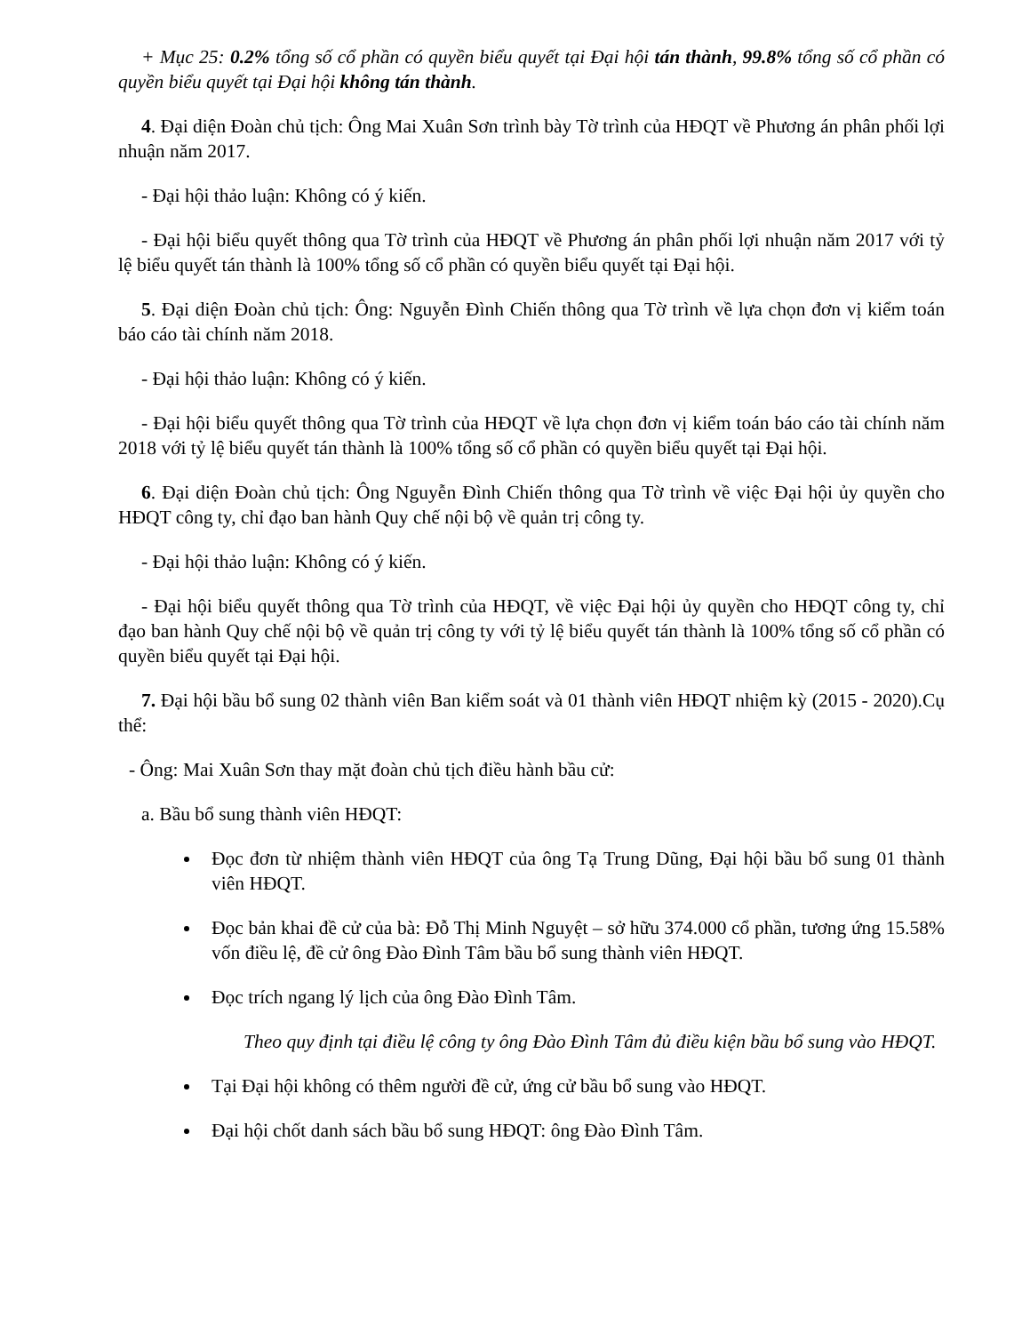+ Mục 25: 0.2% tổng số cổ phần có quyền biểu quyết tại Đại hội tán thành, 99.8% tổng số cổ phần có quyền biểu quyết tại Đại hội không tán thành.
4. Đại diện Đoàn chủ tịch: Ông Mai Xuân Sơn trình bày Tờ trình của HĐQT về Phương án phân phối lợi nhuận năm 2017.
- Đại hội thảo luận: Không có ý kiến.
- Đại hội biểu quyết thông qua Tờ trình của HĐQT về Phương án phân phối lợi nhuận năm 2017 với tỷ lệ biểu quyết tán thành là 100% tổng số cổ phần có quyền biểu quyết tại Đại hội.
5. Đại diện Đoàn chủ tịch: Ông: Nguyễn Đình Chiến thông qua Tờ trình về lựa chọn đơn vị kiểm toán báo cáo tài chính năm 2018.
- Đại hội thảo luận: Không có ý kiến.
- Đại hội biểu quyết thông qua Tờ trình của HĐQT về lựa chọn đơn vị kiểm toán báo cáo tài chính năm 2018 với tỷ lệ biểu quyết tán thành là 100% tổng số cổ phần có quyền biểu quyết tại Đại hội.
6. Đại diện Đoàn chủ tịch: Ông Nguyễn Đình Chiến thông qua Tờ trình về việc Đại hội ủy quyền cho HĐQT công ty, chỉ đạo ban hành Quy chế nội bộ về quản trị công ty.
- Đại hội thảo luận: Không có ý kiến.
- Đại hội biểu quyết thông qua Tờ trình của HĐQT, về việc Đại hội ủy quyền cho HĐQT công ty, chỉ đạo ban hành Quy chế nội bộ về quản trị công ty với tỷ lệ biểu quyết tán thành là 100% tổng số cổ phần có quyền biểu quyết tại Đại hội.
7. Đại hội bầu bổ sung 02 thành viên Ban kiểm soát và 01 thành viên HĐQT nhiệm kỳ (2015 - 2020).Cụ thể:
- Ông: Mai Xuân Sơn thay mặt đoàn chủ tịch điều hành bầu cử:
a. Bầu bổ sung thành viên HĐQT:
Đọc đơn từ nhiệm thành viên HĐQT của ông Tạ Trung Dũng, Đại hội bầu bổ sung 01 thành viên HĐQT.
Đọc bản khai đề cử của bà: Đỗ Thị Minh Nguyệt – sở hữu 374.000 cổ phần, tương ứng 15.58% vốn điều lệ, đề cử ông Đào Đình Tâm bầu bổ sung thành viên HĐQT.
Đọc trích ngang lý lịch của ông Đào Đình Tâm.
Theo quy định tại điều lệ công ty ông Đào Đình Tâm đủ điều kiện bầu bổ sung vào HĐQT.
Tại Đại hội không có thêm người đề cử, ứng cử bầu bổ sung vào HĐQT.
Đại hội chốt danh sách bầu bổ sung HĐQT: ông Đào Đình Tâm.